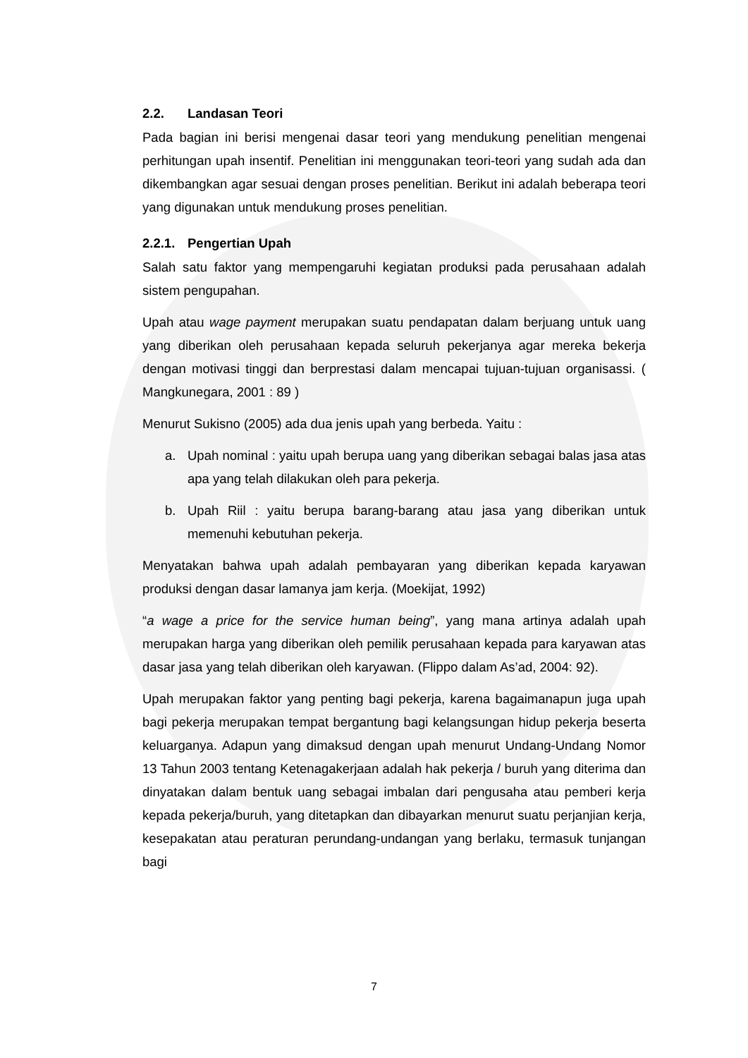2.2. Landasan Teori
Pada bagian ini berisi mengenai dasar teori yang mendukung penelitian mengenai perhitungan upah insentif. Penelitian ini menggunakan teori-teori yang sudah ada dan dikembangkan agar sesuai dengan proses penelitian. Berikut ini adalah beberapa teori yang digunakan untuk mendukung proses penelitian.
2.2.1. Pengertian Upah
Salah satu faktor yang mempengaruhi kegiatan produksi pada perusahaan adalah sistem pengupahan.
Upah atau wage payment merupakan suatu pendapatan dalam berjuang untuk uang yang diberikan oleh perusahaan kepada seluruh pekerjanya agar mereka bekerja dengan motivasi tinggi dan berprestasi dalam mencapai tujuan-tujuan organisassi. ( Mangkunegara, 2001 : 89 )
Menurut Sukisno (2005) ada dua jenis upah yang berbeda. Yaitu :
a. Upah nominal : yaitu upah berupa uang yang diberikan sebagai balas jasa atas apa yang telah dilakukan oleh para pekerja.
b. Upah Riil : yaitu berupa barang-barang atau jasa yang diberikan untuk memenuhi kebutuhan pekerja.
Menyatakan bahwa upah adalah pembayaran yang diberikan kepada karyawan produksi dengan dasar lamanya jam kerja. (Moekijat, 1992)
“a wage a price for the service human being”, yang mana artinya adalah upah merupakan harga yang diberikan oleh pemilik perusahaan kepada para karyawan atas dasar jasa yang telah diberikan oleh karyawan. (Flippo dalam As’ad, 2004: 92).
Upah merupakan faktor yang penting bagi pekerja, karena bagaimanapun juga upah bagi pekerja merupakan tempat bergantung bagi kelangsungan hidup pekerja beserta keluarganya. Adapun yang dimaksud dengan upah menurut Undang-Undang Nomor 13 Tahun 2003 tentang Ketenagakerjaan adalah hak pekerja / buruh yang diterima dan dinyatakan dalam bentuk uang sebagai imbalan dari pengusaha atau pemberi kerja kepada pekerja/buruh, yang ditetapkan dan dibayarkan menurut suatu perjanjian kerja, kesepakatan atau peraturan perundang-undangan yang berlaku, termasuk tunjangan bagi
7